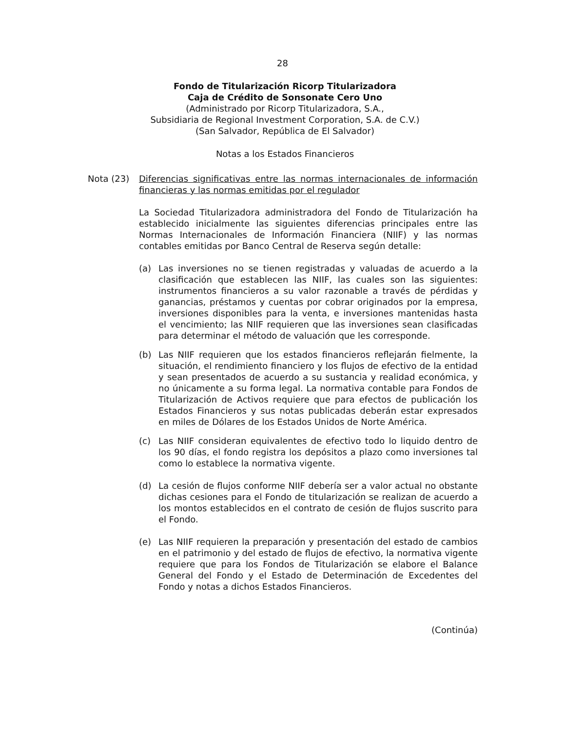28
Fondo de Titularización Ricorp Titularizadora
Caja de Crédito de Sonsonate Cero Uno
(Administrado por Ricorp Titularizadora, S.A.,
Subsidiaria de Regional Investment Corporation, S.A. de C.V.)
(San Salvador, República de El Salvador)
Notas a los Estados Financieros
Nota (23) Diferencias significativas entre las normas internacionales de información financieras y las normas emitidas por el regulador
La Sociedad Titularizadora administradora del Fondo de Titularización ha establecido inicialmente las siguientes diferencias principales entre las Normas Internacionales de Información Financiera (NIIF) y las normas contables emitidas por Banco Central de Reserva según detalle:
(a) Las inversiones no se tienen registradas y valuadas de acuerdo a la clasificación que establecen las NIIF, las cuales son las siguientes: instrumentos financieros a su valor razonable a través de pérdidas y ganancias, préstamos y cuentas por cobrar originados por la empresa, inversiones disponibles para la venta, e inversiones mantenidas hasta el vencimiento; las NIIF requieren que las inversiones sean clasificadas para determinar el método de valuación que les corresponde.
(b) Las NIIF requieren que los estados financieros reflejarán fielmente, la situación, el rendimiento financiero y los flujos de efectivo de la entidad y sean presentados de acuerdo a su sustancia y realidad económica, y no únicamente a su forma legal. La normativa contable para Fondos de Titularización de Activos requiere que para efectos de publicación los Estados Financieros y sus notas publicadas deberán estar expresados en miles de Dólares de los Estados Unidos de Norte América.
(c) Las NIIF consideran equivalentes de efectivo todo lo liquido dentro de los 90 días, el fondo registra los depósitos a plazo como inversiones tal como lo establece la normativa vigente.
(d) La cesión de flujos conforme NIIF debería ser a valor actual no obstante dichas cesiones para el Fondo de titularización se realizan de acuerdo a los montos establecidos en el contrato de cesión de flujos suscrito para el Fondo.
(e) Las NIIF requieren la preparación y presentación del estado de cambios en el patrimonio y del estado de flujos de efectivo, la normativa vigente requiere que para los Fondos de Titularización se elabore el Balance General del Fondo y el Estado de Determinación de Excedentes del Fondo y notas a dichos Estados Financieros.
(Continúa)